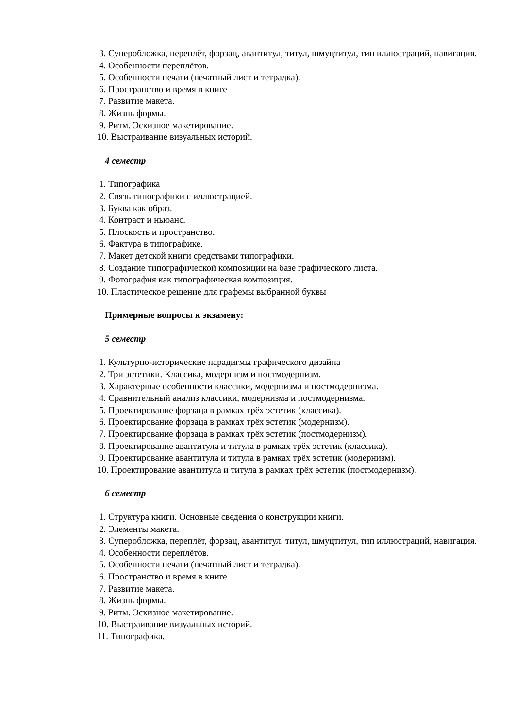3. Суперобложка, переплёт, форзац, авантитул, титул, шмуцтитул, тип иллюстраций, навигация.
4. Особенности переплётов.
5. Особенности печати (печатный лист и тетрадка).
6. Пространство и время в книге
7. Развитие макета.
8. Жизнь формы.
9. Ритм. Эскизное макетирование.
10. Выстраивание визуальных историй.
4 семестр
1. Типографика
2. Связь типографики с иллюстрацией.
3. Буква как образ.
4. Контраст и ньюанс.
5. Плоскость и пространство.
6. Фактура в типографике.
7. Макет детской книги средствами типографики.
8. Создание типографической композиции на базе графического листа.
9. Фотография как типографическая композиция.
10. Пластическое решение для графемы выбранной буквы
Примерные вопросы к экзамену:
5 семестр
1. Культурно-исторические парадигмы графического дизайна
2. Три эстетики. Классика, модернизм и постмодернизм.
3. Характерные особенности классики, модернизма и постмодернизма.
4. Сравнительный анализ классики, модернизма и постмодернизма.
5. Проектирование форзаца в рамках трёх эстетик (классика).
6. Проектирование форзаца в рамках трёх эстетик (модернизм).
7. Проектирование форзаца в рамках трёх эстетик (постмодернизм).
8. Проектирование авантитула и титула в рамках трёх эстетик (классика).
9. Проектирование авантитула и титула в рамках трёх эстетик (модернизм).
10. Проектирование авантитула и титула в рамках трёх эстетик (постмодернизм).
6 семестр
1. Структура книги. Основные сведения о конструкции книги.
2. Элементы макета.
3. Суперобложка, переплёт, форзац, авантитул, титул, шмуцтитул, тип иллюстраций, навигация.
4. Особенности переплётов.
5. Особенности печати (печатный лист и тетрадка).
6. Пространство и время в книге
7. Развитие макета.
8. Жизнь формы.
9. Ритм. Эскизное макетирование.
10. Выстраивание визуальных историй.
11. Типографика.